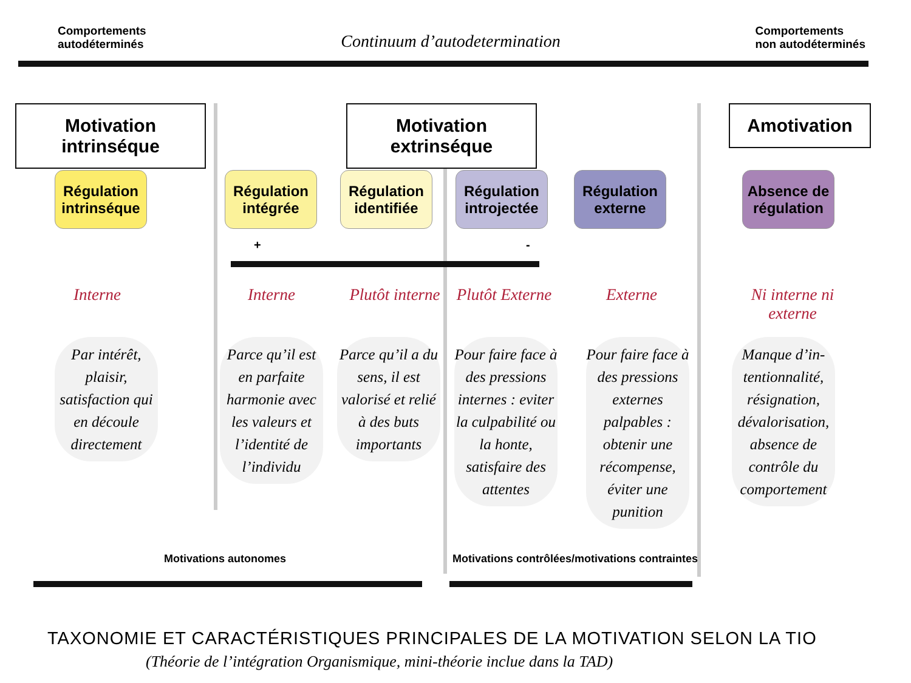Comportements
autodéterminés
Continuum d’autodetermination
Comportements
non autodéterminés
Motivation intrinséque
Motivation extrinséque
Amotivation
Régulation
intrinséque
Régulation
intégrée
Régulation
identifiée
Régulation
introjectée
Régulation
externe
Absence de
régulation
+ -
Interne Interne
Plutôt interne
Plutôt Externe
Externe
Ni interne ni externe
Par intérêt, plaisir, satisfaction qui en découle directement
Parce qu’il est en parfaite harmonie avec les valeurs et l’identité de l’individu
Parce qu’il a du sens, il est valorisé et relié à des buts importants
Pour faire face à des pressions internes : eviter la culpabilité ou la honte, satisfaire des attentes
Pour faire face à des pressions externes palpables : obtenir une récompense, éviter une punition
Manque d’in-tentionnalité, résignation, dévalorisation, absence de contrôle du comportement
Motivations autonomes
Motivations contrôlées/motivations contraintes
TAXONOMIE ET CARACTÉRISTIQUES PRINCIPALES DE LA MOTIVATION SELON LA TIO
(Théorie de l’intégration Organismique, mini-théorie inclue dans la TAD)